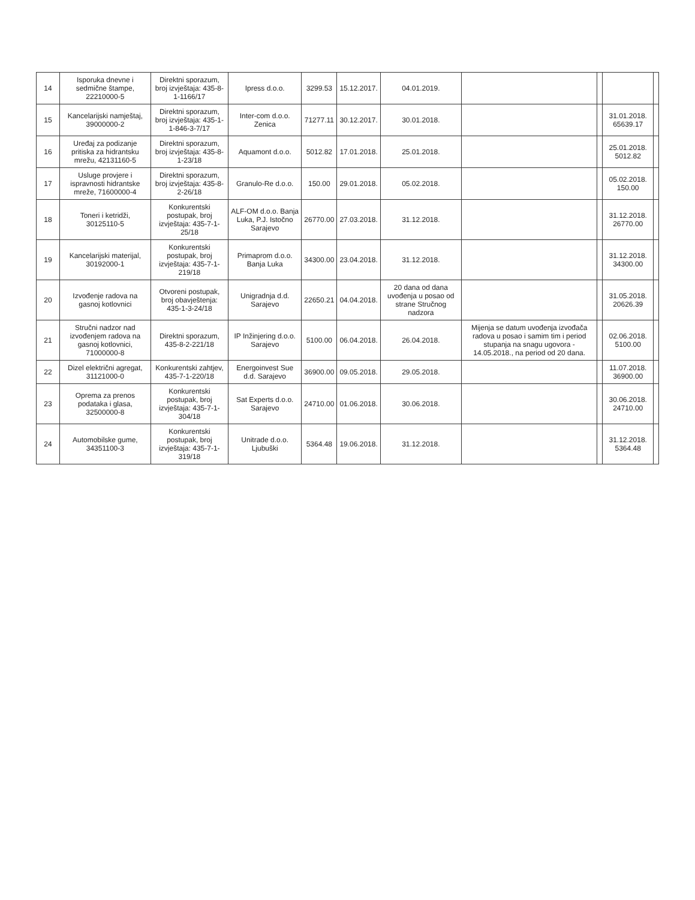| 14 | Isporuka dnevne i sedmične štampe, 22210000-5 | Direktni sporazum, broj izvještaja: 435-8-1-1166/17 | Ipress d.o.o. | 3299.53 | 15.12.2017. | 04.01.2019. | | | | |
| 15 | Kancelarijski namještaj, 39000000-2 | Direktni sporazum, broj izvještaja: 435-1-1-846-3-7/17 | Inter-com d.o.o. Zenica | 71277.11 | 30.12.2017. | 30.01.2018. | | | 31.01.2018. 65639.17 | |
| 16 | Uređaj za podizanje pritiska za hidrantsku mrežu, 42131160-5 | Direktni sporazum, broj izvještaja: 435-8-1-23/18 | Aquamont d.o.o. | 5012.82 | 17.01.2018. | 25.01.2018. | | | 25.01.2018. 5012.82 | |
| 17 | Usluge provjere i ispravnosti hidrantske mreže, 71600000-4 | Direktni sporazum, broj izvještaja: 435-8-2-26/18 | Granulo-Re d.o.o. | 150.00 | 29.01.2018. | 05.02.2018. | | | 05.02.2018. 150.00 | |
| 18 | Toneri i ketridži, 30125110-5 | Konkurentski postupak, broj izvještaja: 435-7-1-25/18 | ALF-OM d.o.o. Banja Luka, P.J. Istočno Sarajevo | 26770.00 | 27.03.2018. | 31.12.2018. | | | 31.12.2018. 26770.00 | |
| 19 | Kancelarijski materijal, 30192000-1 | Konkurentski postupak, broj izvještaja: 435-7-1-219/18 | Primaprom d.o.o. Banja Luka | 34300.00 | 23.04.2018. | 31.12.2018. | | | 31.12.2018. 34300.00 | |
| 20 | Izvođenje radova na gasnoj kotlovnici | Otvoreni postupak, broj obavještenja: 435-1-3-24/18 | Unigradnja d.d. Sarajevo | 22650.21 | 04.04.2018. | 20 dana od dana uvođenja u posao od strane Stručnog nadzora | | | 31.05.2018. 20626.39 | |
| 21 | Stručni nadzor nad izvođenjem radova na gasnoj kotlovnici, 71000000-8 | Direktni sporazum, 435-8-2-221/18 | IP Inžinjering d.o.o. Sarajevo | 5100.00 | 06.04.2018. | 26.04.2018. | Mijenja se datum uvođenja izvođača radova u posao i samim tim i period stupanja na snagu ugovora - 14.05.2018., na period od 20 dana. | | 02.06.2018. 5100.00 | |
| 22 | Dizel električni agregat, 31121000-0 | Konkurentski zahtjev, 435-7-1-220/18 | Energoinvest Sue d.d. Sarajevo | 36900.00 | 09.05.2018. | 29.05.2018. | | | 11.07.2018. 36900.00 | |
| 23 | Oprema za prenos podataka i glasa, 32500000-8 | Konkurentski postupak, broj izvještaja: 435-7-1-304/18 | Sat Experts d.o.o. Sarajevo | 24710.00 | 01.06.2018. | 30.06.2018. | | | 30.06.2018. 24710.00 | |
| 24 | Automobilske gume, 34351100-3 | Konkurentski postupak, broj izvještaja: 435-7-1-319/18 | Unitrade d.o.o. Ljubuški | 5364.48 | 19.06.2018. | 31.12.2018. | | | 31.12.2018. 5364.48 | |